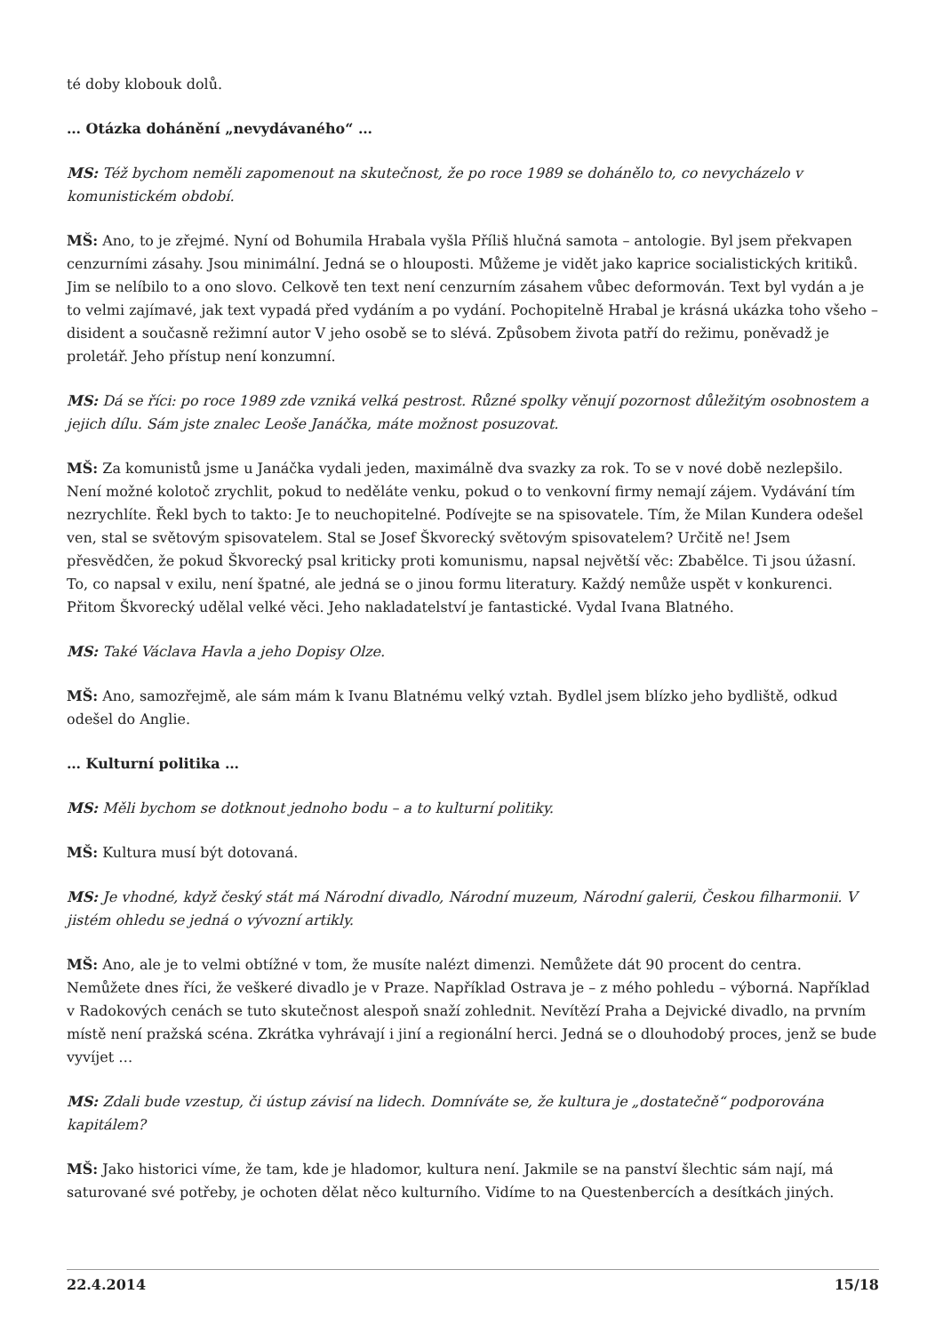té doby klobouk dolů.
… Otázka dohánění „nevydávaného“ …
MS: Též bychom neměli zapomenout na skutečnost, že po roce 1989 se dohánělo to, co nevycházelo v komunistickém období.
MŠ: Ano, to je zřejmé. Nyní od Bohumila Hrabala vyšla Příliš hlučná samota – antologie. Byl jsem překvapen cenzurními zásahy. Jsou minimální. Jedná se o hlouposti. Můžeme je vidět jako kaprice socialistických kritiků. Jim se nelíbilo to a ono slovo. Celkově ten text není cenzurním zásahem vůbec deformován. Text byl vydán a je to velmi zajímavé, jak text vypadá před vydáním a po vydání. Pochopitelně Hrabal je krásná ukázka toho všeho – disident a současně režimní autor V jeho osobě se to slévá. Způsobem života patří do režimu, poněvadž je proletář. Jeho přístup není konzumní.
MS: Dá se říci: po roce 1989 zde vzniká velká pestrost. Různé spolky věnují pozornost důležitým osobnostem a jejich dílu. Sám jste znalec Leoše Janáčka, máte možnost posuzovat.
MŠ: Za komunistů jsme u Janáčka vydali jeden, maximálně dva svazky za rok. To se v nové době nezlepšilo. Není možné kolotoč zrychlit, pokud to neděláte venku, pokud o to venkovní firmy nemají zájem. Vydávání tím nezrychlíte. Řekl bych to takto: Je to neuchopitelné. Podívejte se na spisovatele. Tím, že Milan Kundera odešel ven, stal se světovým spisovatelem. Stal se Josef Škvorecký světovým spisovatelem? Určitě ne! Jsem přesvědčen, že pokud Škvorecký psal kriticky proti komunismu, napsal největší věc: Zbabělce. Ti jsou úžasní. To, co napsal v exilu, není špatné, ale jedná se o jinou formu literatury. Každý nemůže uspět v konkurenci. Přitom Škvorecký udělal velké věci. Jeho nakladatelství je fantastické. Vydal Ivana Blatného.
MS: Také Václava Havla a jeho Dopisy Olze.
MŠ: Ano, samozřejmě, ale sám mám k Ivanu Blatnému velký vztah. Bydlel jsem blízko jeho bydliště, odkud odešel do Anglie.
… Kulturní politika …
MS: Měli bychom se dotknout jednoho bodu – a to kulturní politiky.
MŠ: Kultura musí být dotovaná.
MS: Je vhodné, když český stát má Národní divadlo, Národní muzeum, Národní galerii, Českou filharmonii. V jistém ohledu se jedná o vývozní artikly.
MŠ: Ano, ale je to velmi obtížné v tom, že musíte nalézt dimenzi. Nemůžete dát 90 procent do centra. Nemůžete dnes říci, že veškeré divadlo je v Praze. Například Ostrava je – z mého pohledu – výborná. Například v Radokových cenách se tuto skutečnost alespoň snaží zohlednit. Nevítězí Praha a Dejvické divadlo, na prvním místě není pražská scéna. Zkrátka vyhrávají i jiní a regionální herci. Jedná se o dlouhodobý proces, jenž se bude vyvíjet …
MS: Zdali bude vzestup, či ústup závisí na lidech. Domníváte se, že kultura je „dostatečně“ podporována kapitálem?
MŠ: Jako historici víme, že tam, kde je hladomor, kultura není. Jakmile se na panství šlechtic sám nají, má saturované své potřeby, je ochoten dělat něco kulturního. Vidíme to na Questenbercích a desítkách jiných.
22.4.2014 15/18